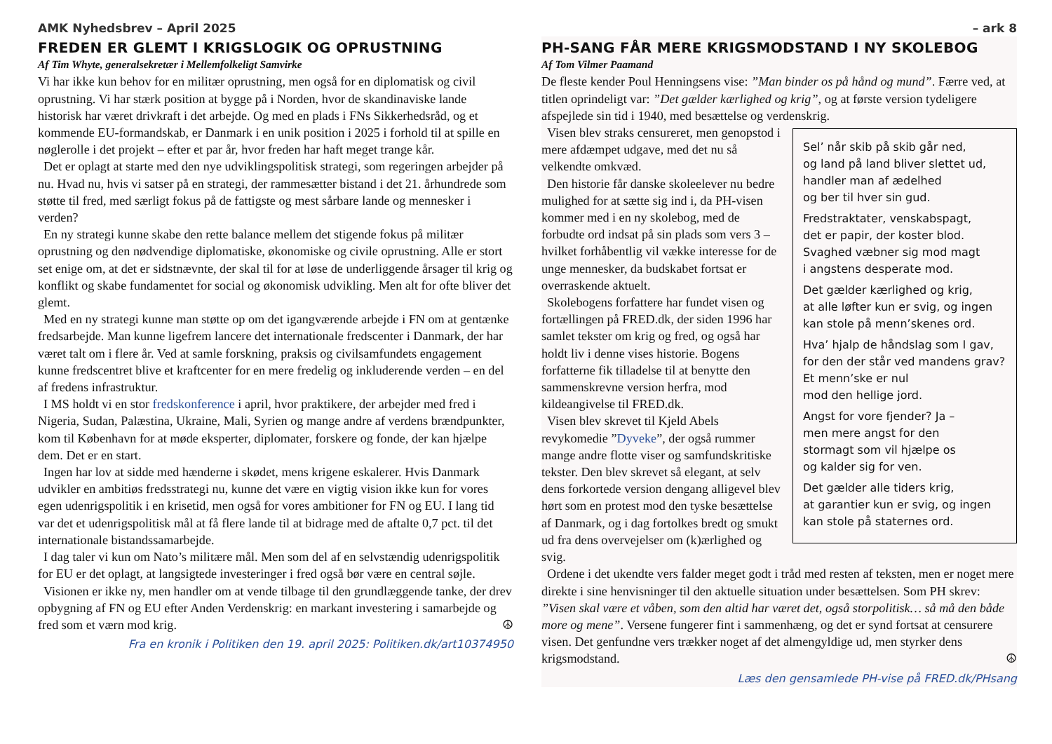AMK Nyhedsbrev – April 2025
FREDEN ER GLEMT I KRIGSLOGIK OG OPRUSTNING
Af Tim Whyte, generalsekretær i Mellemfolkeligt Samvirke
Vi har ikke kun behov for en militær oprustning, men også for en diplomatisk og civil oprustning. Vi har stærk position at bygge på i Norden, hvor de skandinaviske lande historisk har været drivkraft i det arbejde. Og med en plads i FNs Sikkerhedsråd, og et kommende EU-formandskab, er Danmark i en unik position i 2025 i forhold til at spille en nøglerolle i det projekt – efter et par år, hvor freden har haft meget trange kår.
Det er oplagt at starte med den nye udviklingspolitisk strategi, som regeringen arbejder på nu. Hvad nu, hvis vi satser på en strategi, der rammesætter bistand i det 21. århundrede som støtte til fred, med særligt fokus på de fattigste og mest sårbare lande og mennesker i verden?
En ny strategi kunne skabe den rette balance mellem det stigende fokus på militær oprustning og den nødvendige diplomatiske, økonomiske og civile oprustning. Alle er stort set enige om, at det er sidstnævnte, der skal til for at løse de underliggende årsager til krig og konflikt og skabe fundamentet for social og økonomisk udvikling. Men alt for ofte bliver det glemt.
Med en ny strategi kunne man støtte op om det igangværende arbejde i FN om at gentænke fredsarbejde. Man kunne ligefrem lancere det internationale fredscenter i Danmark, der har været talt om i flere år. Ved at samle forskning, praksis og civilsamfundets engagement kunne fredscentret blive et kraftcenter for en mere fredelig og inkluderende verden – en del af fredens infrastruktur.
I MS holdt vi en stor fredskonference i april, hvor praktikere, der arbejder med fred i Nigeria, Sudan, Palæstina, Ukraine, Mali, Syrien og mange andre af verdens brændpunkter, kom til København for at møde eksperter, diplomater, forskere og fonde, der kan hjælpe dem. Det er en start.
Ingen har lov at sidde med hænderne i skødet, mens krigene eskalerer. Hvis Danmark udvikler en ambitiøs fredsstrategi nu, kunne det være en vigtig vision ikke kun for vores egen udenrigspolitik i en krisetid, men også for vores ambitioner for FN og EU. I lang tid var det et udenrigspolitisk mål at få flere lande til at bidrage med de aftalte 0,7 pct. til det internationale bistandssamarbejde.
I dag taler vi kun om Nato’s militære mål. Men som del af en selvstændig udenrigspolitik for EU er det oplagt, at langsigtede investeringer i fred også bør være en central søjle.
Visionen er ikke ny, men handler om at vende tilbage til den grundlæggende tanke, der drev opbygning af FN og EU efter Anden Verdenskrig: en markant investering i samarbejde og fred som et værn mod krig. ☮
Fra en kronik i Politiken den 19. april 2025: Politiken.dk/art10374950
– ark 8
PH-SANG FÅR MERE KRIGSMODSTAND I NY SKOLEBOG
Af Tom Vilmer Paamand
De fleste kender Poul Henningsens vise: ”Man binder os på hånd og mund”. Færre ved, at titlen oprindeligt var: ”Det gælder kærlighed og krig”, og at første version tydeligere afspejlede sin tid i 1940, med besættelse og verdenskrig.
Sel’ når skib på skib går ned,
og land på land bliver slettet ud,
handler man af ædelhed
og ber til hver sin gud.
Fredstraktater, venskabspagt,
det er papir, der koster blod.
Svaghed væbner sig mod magt
i angstens desperate mod.
Det gælder kærlighed og krig,
at alle løfter kun er svig, og ingen
kan stole på menn’skenes ord.
Hva’ hjalp de håndslag som I gav,
for den der står ved mandens grav?
Et menn’ske er nul
mod den hellige jord.
Angst for vore fjender? Ja –
men mere angst for den
stormagt som vil hjælpe os
og kalder sig for ven.
Det gælder alle tiders krig,
at garantier kun er svig, og ingen
kan stole på staternes ord.
Visen blev straks censureret, men genopstod i mere afdæmpet udgave, med det nu så velkendte omkvæd.
Den historie får danske skoleelever nu bedre mulighed for at sætte sig ind i, da PH-visen kommer med i en ny skolebog, med de forbudte ord indsat på sin plads som vers 3 – hvilket forhåbentlig vil vække interesse for de unge mennesker, da budskabet fortsat er overraskende aktuelt.
Skolebogens forfattere har fundet visen og fortællingen på FRED.dk, der siden 1996 har samlet tekster om krig og fred, og også har holdt liv i denne vises historie. Bogens forfatterne fik tilladelse til at benytte den sammenskrevne version herfra, mod kildeangivelse til FRED.dk.
Visen blev skrevet til Kjeld Abels revykomedie ”Dyveke”, der også rummer mange andre flotte viser og samfundskritiske tekster. Den blev skrevet så elegant, at selv dens forkortede version dengang alligevel blev hørt som en protest mod den tyske besættelse af Danmark, og i dag fortolkes bredt og smukt ud fra dens overvejelser om (k)ærlighed og svig.
Ordene i det ukendte vers falder meget godt i tråd med resten af teksten, men er noget mere direkte i sine henvisninger til den aktuelle situation under besættelsen. Som PH skrev: ”Visen skal være et våben, som den altid har været det, også storpolitisk… så må den både more og mene”. Versene fungerer fint i sammenhæng, og det er synd fortsat at censurere visen. Det genfundne vers trækker noget af det almengyldige ud, men styrker dens krigsmodstand. ☮
Læs den gensamlede PH-vise på FRED.dk/PHsang